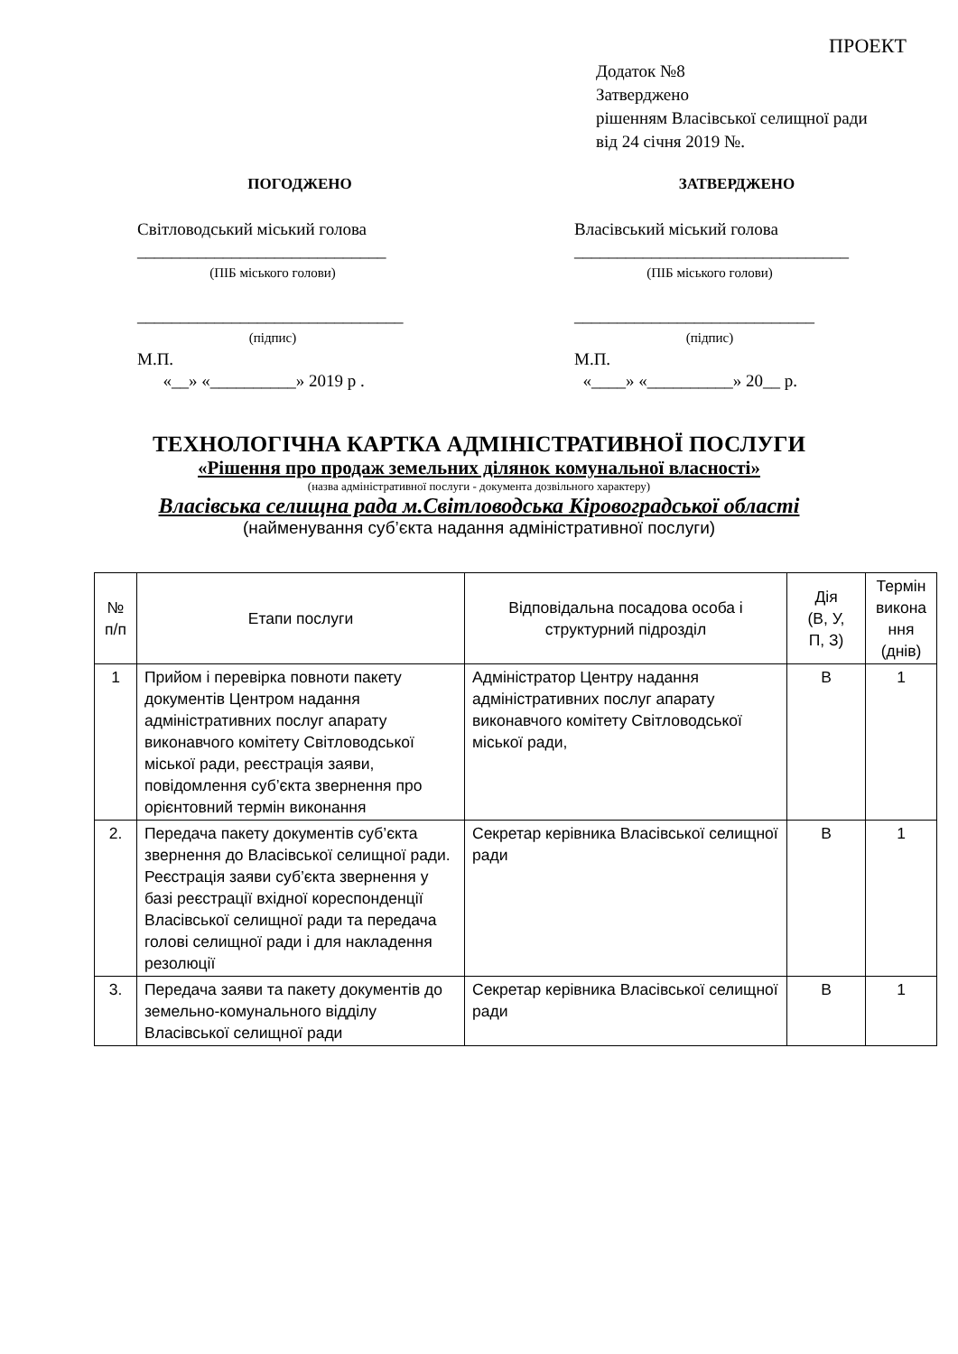ПРОЕКТ
Додаток №8
Затверджено
рішенням Власівської селищної ради
від 24 січня 2019 №.
ПОГОДЖЕНО
Світловодський міський голова
_____________________________
(ПІБ міського голови)
_______________________________
(підпис)
М.П.
«__» «__________» 2019 р .
ЗАТВЕРДЖЕНО
Власівський міський голова
________________________________
(ПІБ міського голови)
____________________________
(підпис)
М.П.
«____» «__________» 20__ р.
ТЕХНОЛОГІЧНА КАРТКА АДМІНІСТРАТИВНОЇ ПОСЛУГИ
«Рішення про продаж земельних ділянок комунальної власності»
(назва адміністративної послуги - документа дозвільного характеру)
Власівська селищна рада м.Світловодська Кіровоградської області
(найменування суб’єкта надання адміністративної послуги)
| № п/п | Етапи послуги | Відповідальна посадова особа і структурний підрозділ | Дія (В, У, П, З) | Термін викона ння (днів) |
| --- | --- | --- | --- | --- |
| 1 | Прийом і перевірка повноти пакету документів Центром надання адміністративних послуг апарату виконавчого комітету Світловодської міської ради, реєстрація заяви, повідомлення суб’єкта звернення про орієнтовний термін виконання | Адміністратор Центру надання адміністративних послуг апарату виконавчого комітету Світловодської міської ради, | В | 1 |
| 2. | Передача пакету документів суб’єкта звернення до Власівської селищної ради. Реєстрація заяви суб’єкта звернення у базі реєстрації вхідної кореспонденції Власівської селищної ради та передача голові селищної ради і для накладення резолюції | Секретар керівника Власівської селищної ради | В | 1 |
| 3. | Передача заяви та пакету документів до земельно-комунального відділу Власівської селищної ради | Секретар керівника Власівської селищної ради | В | 1 |